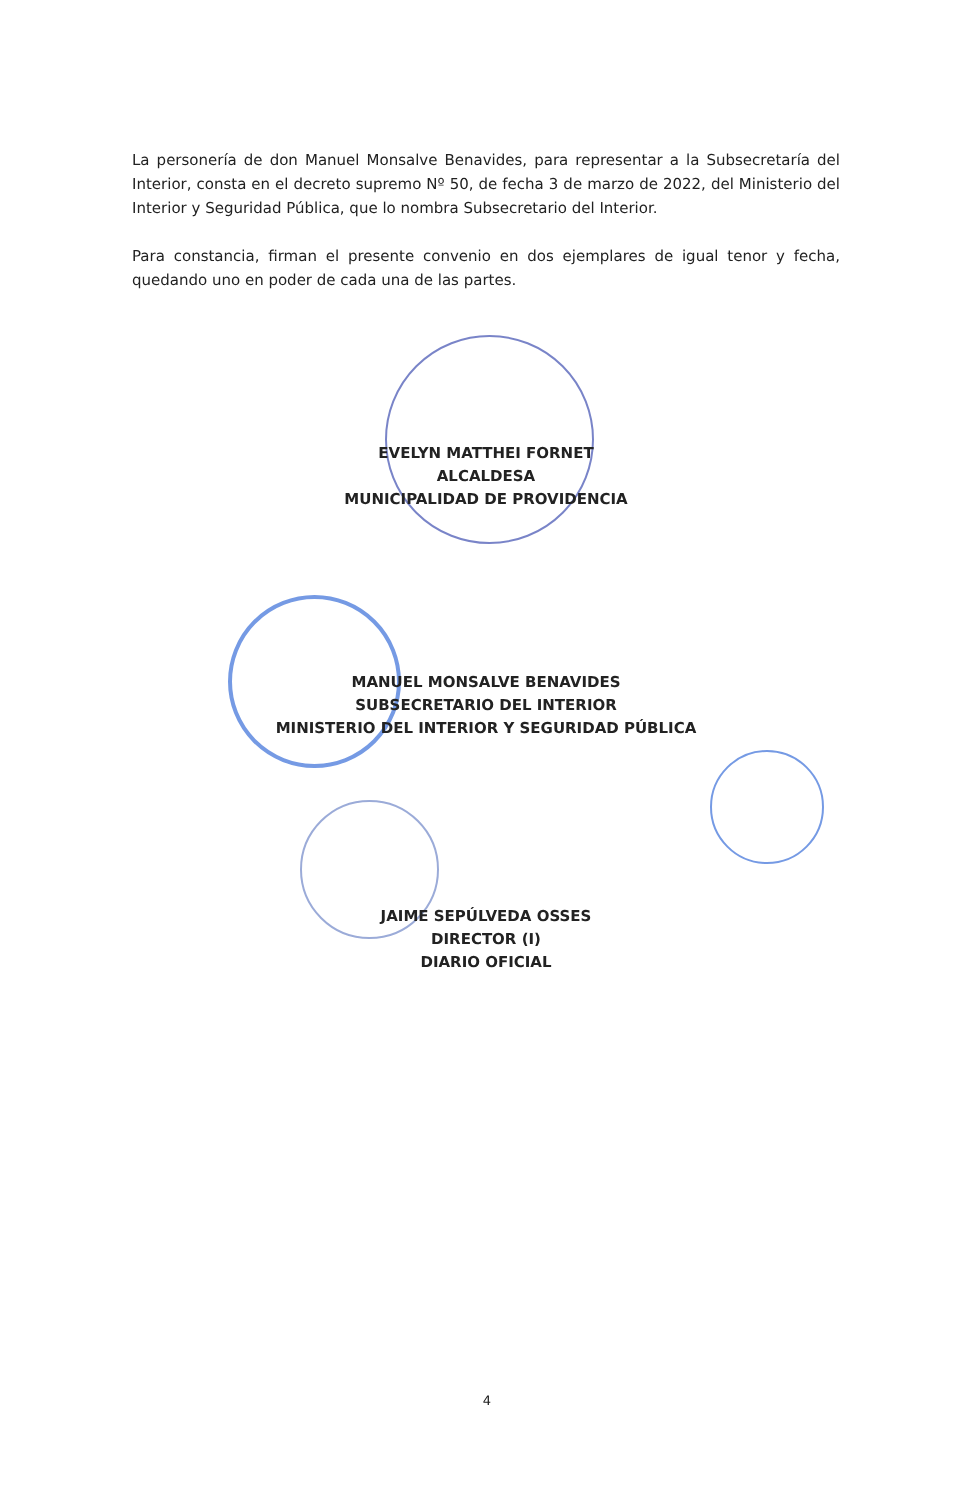La personería de don Manuel Monsalve Benavides, para representar a la Subsecretaría del Interior, consta en el decreto supremo Nº 50, de fecha 3 de marzo de 2022, del Ministerio del Interior y Seguridad Pública, que lo nombra Subsecretario del Interior.
Para constancia, firman el presente convenio en dos ejemplares de igual tenor y fecha, quedando uno en poder de cada una de las partes.
EVELYN MATTHEI FORNET
ALCALDESA
MUNICIPALIDAD DE PROVIDENCIA
MANUEL MONSALVE BENAVIDES
SUBSECRETARIO DEL INTERIOR
MINISTERIO DEL INTERIOR Y SEGURIDAD PÚBLICA
JAIME SEPÚLVEDA OSSES
DIRECTOR (I)
DIARIO OFICIAL
4